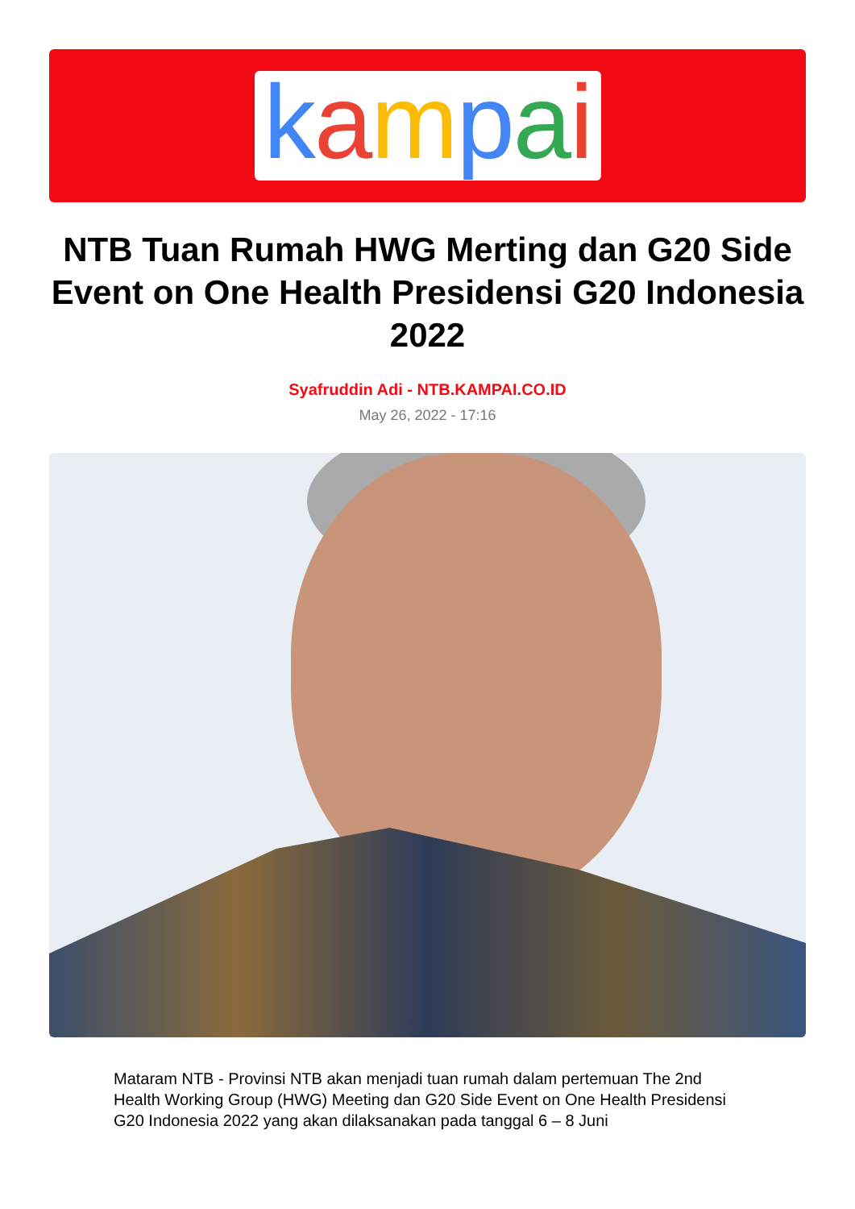kampai
NTB Tuan Rumah HWG Merting dan G20 Side Event on One Health Presidensi G20 Indonesia 2022
Syafruddin Adi - NTB.KAMPAI.CO.ID
May 26, 2022 - 17:16
Mataram NTB - Provinsi NTB akan menjadi tuan rumah dalam pertemuan The 2nd Health Working Group (HWG) Meeting dan G20 Side Event on One Health Presidensi G20 Indonesia 2022 yang akan dilaksanakan pada tanggal 6 – 8 Juni